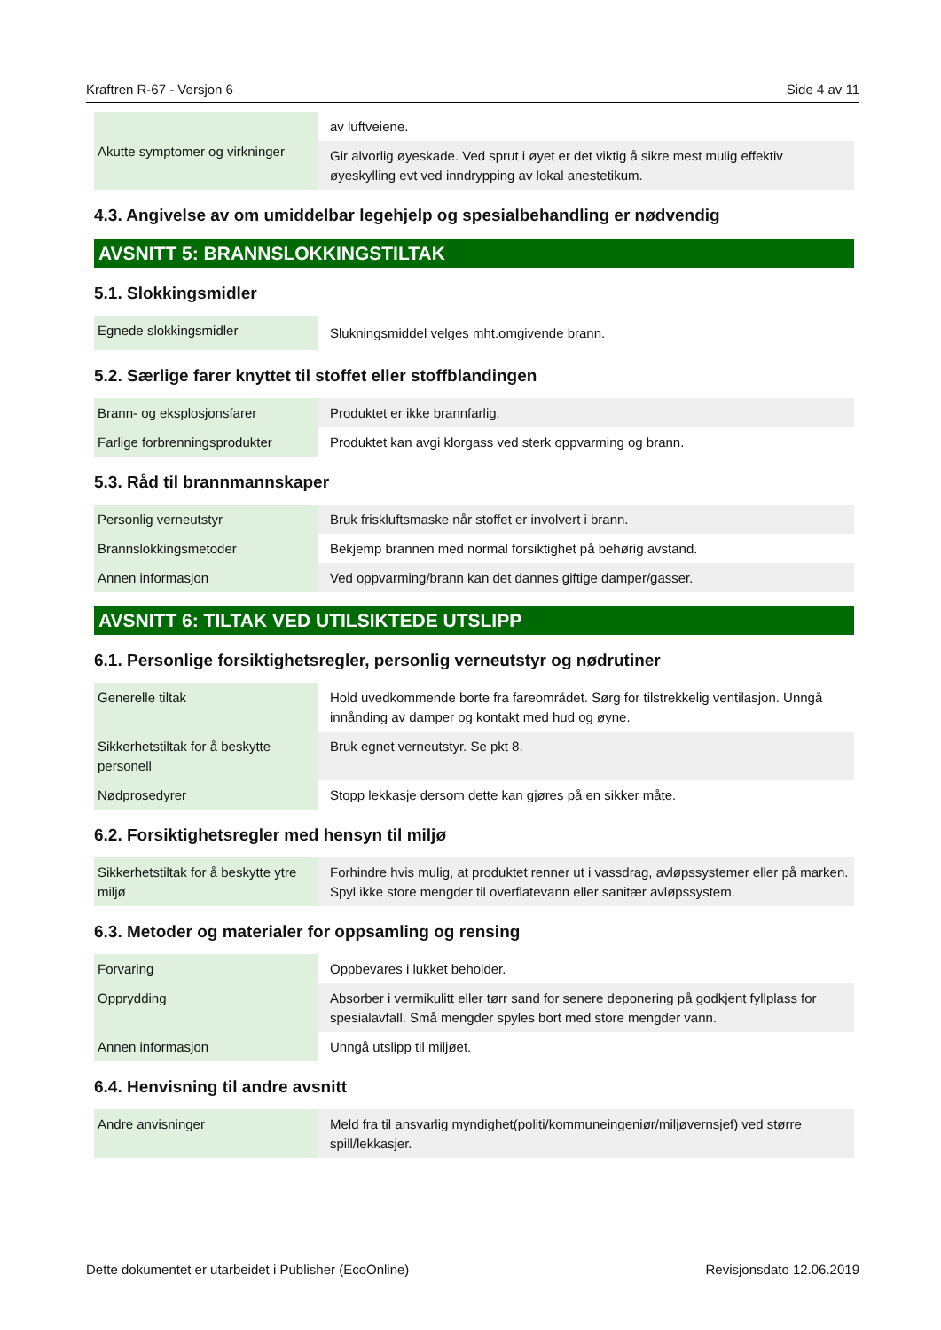Kraftren R-67 - Versjon 6 Side 4 av 11
| Akutte symptomer og virkninger | av luftveiene. |
| | Gir alvorlig øyeskade. Ved sprut i øyet er det viktig å sikre mest mulig effektiv øyeskylling evt ved inndrypping av lokal anestetikum. |
4.3. Angivelse av om umiddelbar legehjelp og spesialbehandling er nødvendig
AVSNITT 5: BRANNSLOKKINGSTILTAK
5.1. Slokkingsmidler
| Egnede slokkingsmidler | Slukningsmiddel velges mht.omgivende brann. |
5.2. Særlige farer knyttet til stoffet eller stoffblandingen
| Brann- og eksplosjonsfarer | Produktet er ikke brannfarlig. |
| Farlige forbrenningsprodukter | Produktet kan avgi klorgass ved sterk oppvarming og brann. |
5.3. Råd til brannmannskaper
| Personlig verneutstyr | Bruk friskluftsmaske når stoffet er involvert i brann. |
| Brannslokkingsmetoder | Bekjemp brannen med normal forsiktighet på behørig avstand. |
| Annen informasjon | Ved oppvarming/brann kan det dannes giftige damper/gasser. |
AVSNITT 6: TILTAK VED UTILSIKTEDE UTSLIPP
6.1. Personlige forsiktighetsregler, personlig verneutstyr og nødrutiner
| Generelle tiltak | Hold uvedkommende borte fra fareområdet. Sørg for tilstrekkelig ventilasjon. Unngå innånding av damper og kontakt med hud og øyne. |
| Sikkerhetstiltak for å beskytte personell | Bruk egnet verneutstyr. Se pkt 8. |
| Nødprosedyrer | Stopp lekkasje dersom dette kan gjøres på en sikker måte. |
6.2. Forsiktighetsregler med hensyn til miljø
| Sikkerhetstiltak for å beskytte ytre miljø | Forhindre hvis mulig, at produktet renner ut i vassdrag, avløpssystemer eller på marken. Spyl ikke store mengder til overflatevann eller sanitær avløpssystem. |
6.3. Metoder og materialer for oppsamling og rensing
| Forvaring | Oppbevares i lukket beholder. |
| Opprydding | Absorber i vermikulitt eller tørr sand for senere deponering på godkjent fyllplass for spesialavfall. Små mengder spyles bort med store mengder vann. |
| Annen informasjon | Unngå utslipp til miljøet. |
6.4. Henvisning til andre avsnitt
| Andre anvisninger | Meld fra til ansvarlig myndighet(politi/kommuneingeniør/miljøvernsjef) ved større spill/lekkasjer. |
Dette dokumentet er utarbeidet i Publisher (EcoOnline) Revisjonsdato 12.06.2019